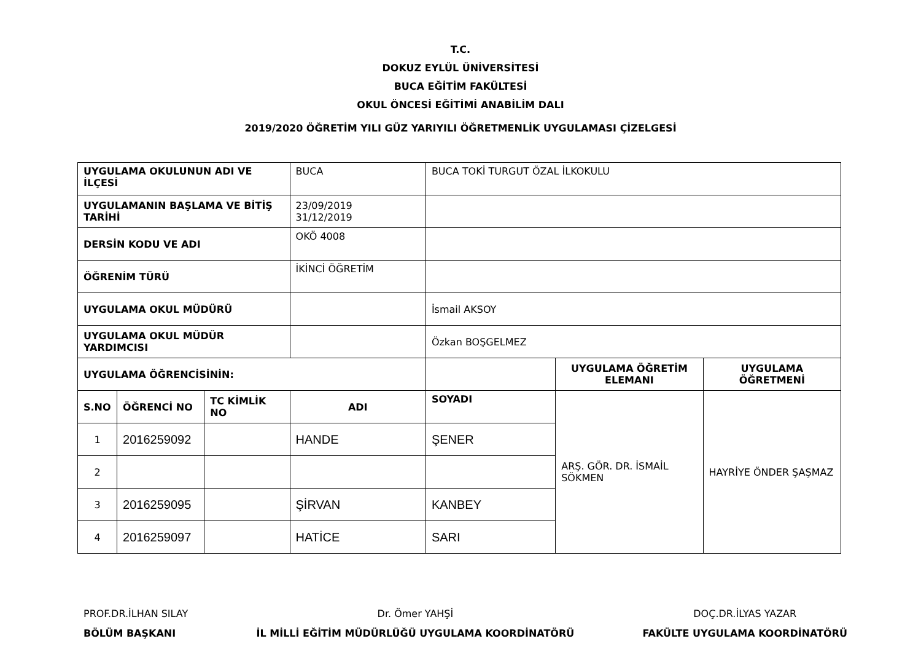T.C.
DOKUZ EYLÜL ÜNİVERSİTESİ
BUCA EĞİTİM FAKÜLTESİ
OKUL ÖNCESİ EĞİTİMİ ANABİLİM DALI
2019/2020 ÖĞRETİM YILI GÜZ YARIYILI ÖĞRETMENLİK UYGULAMASI ÇİZELGESİ
| UYGULAMA OKULUNUN ADI VE İLÇESİ | | | BUCA | BUCA TOKİ TURGUT ÖZAL İLKOKULU | | |
| UYGULAMANIN BAŞLAMA VE BİTİŞ TARİHİ | | | 23/09/2019 31/12/2019 | | | |
| DERSİN KODU VE ADI | | | OKÖ 4008 | | | |
| ÖĞRENİM TÜRÜ | | | İKİNCİ ÖĞRETİM | | | |
| UYGULAMA OKUL MÜDÜRÜ | | | | İsmail AKSOY | | |
| UYGULAMA OKUL MÜDÜR YARDIMCISI | | | | Özkan BOŞGELMEZ | | |
| UYGULAMA ÖĞRENCİSİNİN: | | | | | UYGULAMA ÖĞRETİM ELEMANI | UYGULAMA ÖĞRETMENİ |
| S.NO | ÖĞRENCİ NO | TC KİMLİK NO | ADI | SOYADI | ARŞ. GÖR. DR. İSMAİL SÖKMEN | HAYRİYE ÖNDER ŞAŞMAZ |
| 1 | 2016259092 | | HANDE | ŞENER | | |
| 2 | | | | | | |
| 3 | 2016259095 | | ŞİRVAN | KANBEY | | |
| 4 | 2016259097 | | HATİCE | SARI | | |
PROF.DR.İLHAN SILAY
BÖLÜM BAŞKANI
Dr. Ömer YAHŞİ
İL MİLLİ EĞİTİM MÜDÜRLÜĞÜ UYGULAMA KOORDİNATÖRÜ
DOÇ.DR.İLYAS YAZAR
FAKÜLTE UYGULAMA KOORDİNATÖRÜ